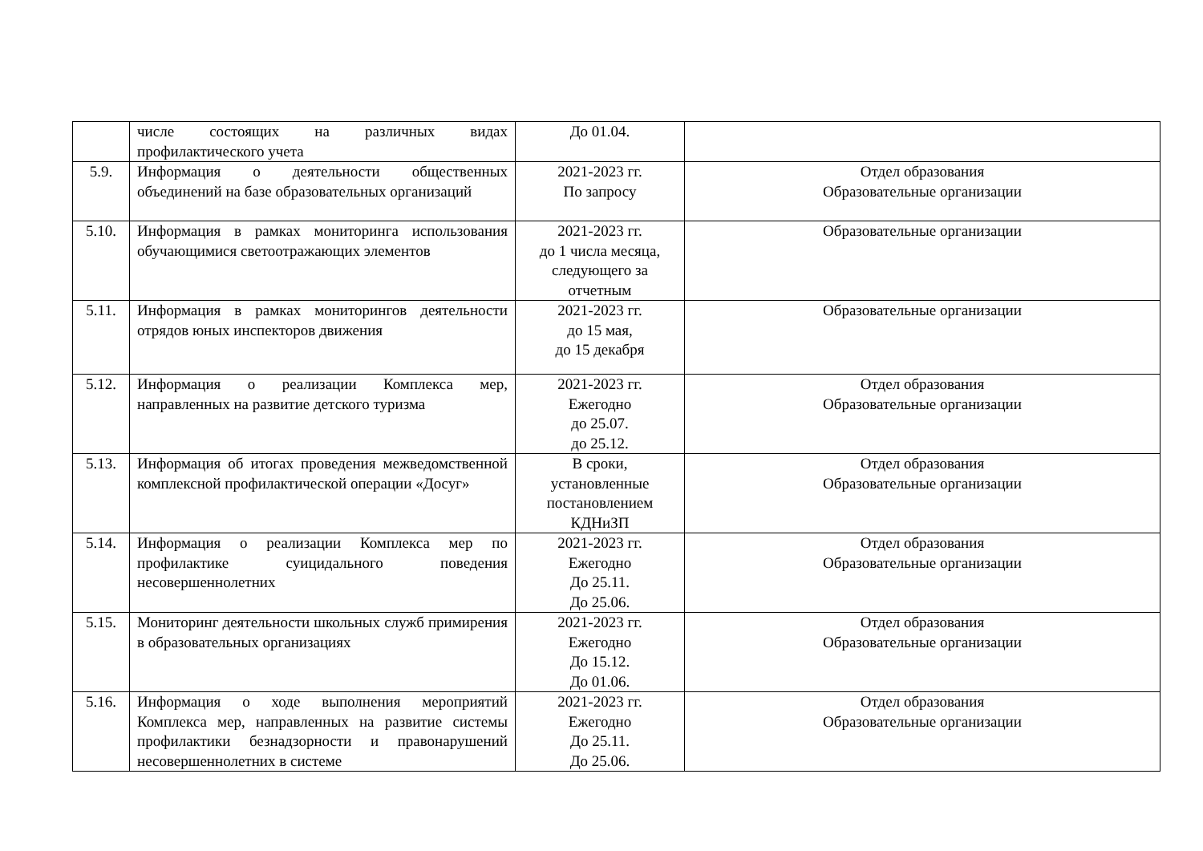| | числе состоящих на различных видах профилактического учета | До 01.04. | |
| 5.9. | Информация о деятельности общественных объединений на базе образовательных организаций | 2021-2023 гг. По запросу | Отдел образования Образовательные организации |
| 5.10. | Информация в рамках мониторинга использования обучающимися светоотражающих элементов | 2021-2023 гг. до 1 числа месяца, следующего за отчетным | Образовательные организации |
| 5.11. | Информация в рамках мониторингов деятельности отрядов юных инспекторов движения | 2021-2023 гг. до 15 мая, до 15 декабря | Образовательные организации |
| 5.12. | Информация о реализации Комплекса мер, направленных на развитие детского туризма | 2021-2023 гг. Ежегодно до 25.07. до 25.12. | Отдел образования Образовательные организации |
| 5.13. | Информация об итогах проведения межведомственной комплексной профилактической операции «Досуг» | В сроки, установленные постановлением КДНиЗП | Отдел образования Образовательные организации |
| 5.14. | Информация о реализации Комплекса мер по профилактике суицидального поведения несовершеннолетних | 2021-2023 гг. Ежегодно До 25.11. До 25.06. | Отдел образования Образовательные организации |
| 5.15. | Мониторинг деятельности школьных служб примирения в образовательных организациях | 2021-2023 гг. Ежегодно До 15.12. До 01.06. | Отдел образования Образовательные организации |
| 5.16. | Информация о ходе выполнения мероприятий Комплекса мер, направленных на развитие системы профилактики безнадзорности и правонарушений несовершеннолетних в системе | 2021-2023 гг. Ежегодно До 25.11. До 25.06. | Отдел образования Образовательные организации |